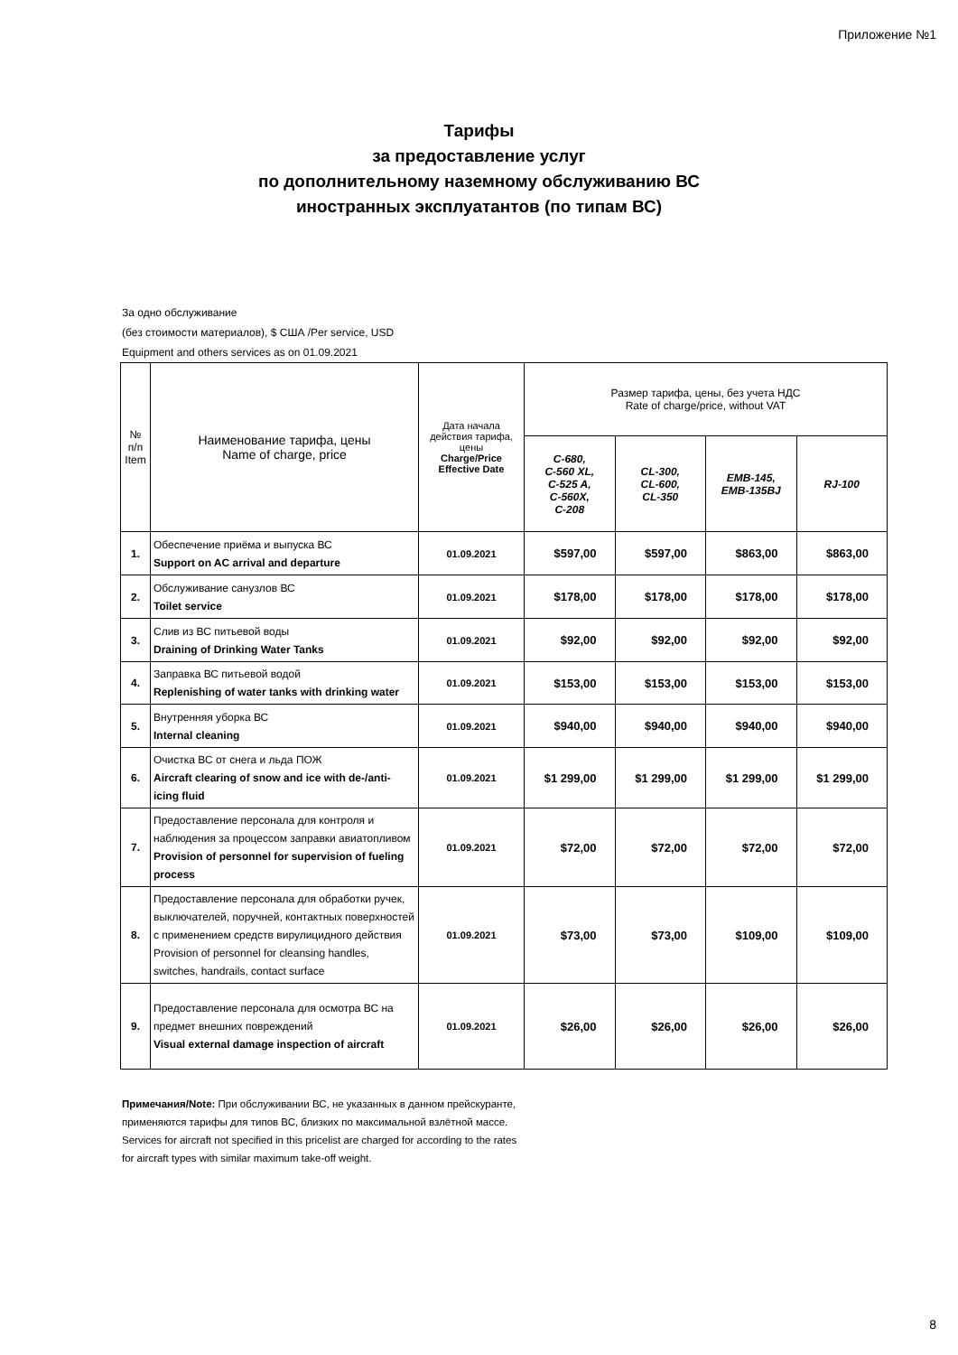Приложение №1
Тарифы
за предоставление услуг
по дополнительному наземному обслуживанию ВС
иностранных эксплуатантов (по типам ВС)
За одно обслуживание
(без стоимости материалов), $ США /Per service, USD
Equipment and others services as on 01.09.2021
| № п/п Item | Наименование тарифа, цены Name of charge, price | Дата начала действия тарифа, цены Charge/Price Effective Date | Размер тарифа, цены, без учета НДС Rate of charge/price, without VAT | | | |
| --- | --- | --- | --- | --- | --- | --- |
| | | | C-680, C-560 XL, C-525 A, C-560X, C-208 | CL-300, CL-600, CL-350 | EMB-145, EMB-135BJ | RJ-100 |
| 1. | Обеспечение приёма и выпуска ВС Support on AC arrival and departure | 01.09.2021 | $597,00 | $597,00 | $863,00 | $863,00 |
| 2. | Обслуживание санузлов ВС Toilet service | 01.09.2021 | $178,00 | $178,00 | $178,00 | $178,00 |
| 3. | Слив из ВС питьевой воды Draining of Drinking Water Tanks | 01.09.2021 | $92,00 | $92,00 | $92,00 | $92,00 |
| 4. | Заправка ВС питьевой водой Replenishing of water tanks with drinking water | 01.09.2021 | $153,00 | $153,00 | $153,00 | $153,00 |
| 5. | Внутренняя уборка ВС Internal cleaning | 01.09.2021 | $940,00 | $940,00 | $940,00 | $940,00 |
| 6. | Очистка ВС от снега и льда ПОЖ Aircraft clearing of snow and ice with de-/anti-icing fluid | 01.09.2021 | $1 299,00 | $1 299,00 | $1 299,00 | $1 299,00 |
| 7. | Предоставление персонала для контроля и наблюдения за процессом заправки авиатопливом Provision of personnel for supervision of fueling process | 01.09.2021 | $72,00 | $72,00 | $72,00 | $72,00 |
| 8. | Предоставление персонала для обработки ручек, выключателей, поручней, контактных поверхностей с применением средств вирулицидного действия Provision of personnel for cleansing handles, switches, handrails, contact surface | 01.09.2021 | $73,00 | $73,00 | $109,00 | $109,00 |
| 9. | Предоставление персонала для осмотра ВС на предмет внешних повреждений Visual external damage inspection of aircraft | 01.09.2021 | $26,00 | $26,00 | $26,00 | $26,00 |
Примечания/Note: При обслуживании ВС, не указанных в данном прейскуранте, применяются тарифы для типов ВС, близких по максимальной взлётной массе.
Services for aircraft not specified in this pricelist are charged for according to the rates for aircraft types with similar maximum take-off weight.
8